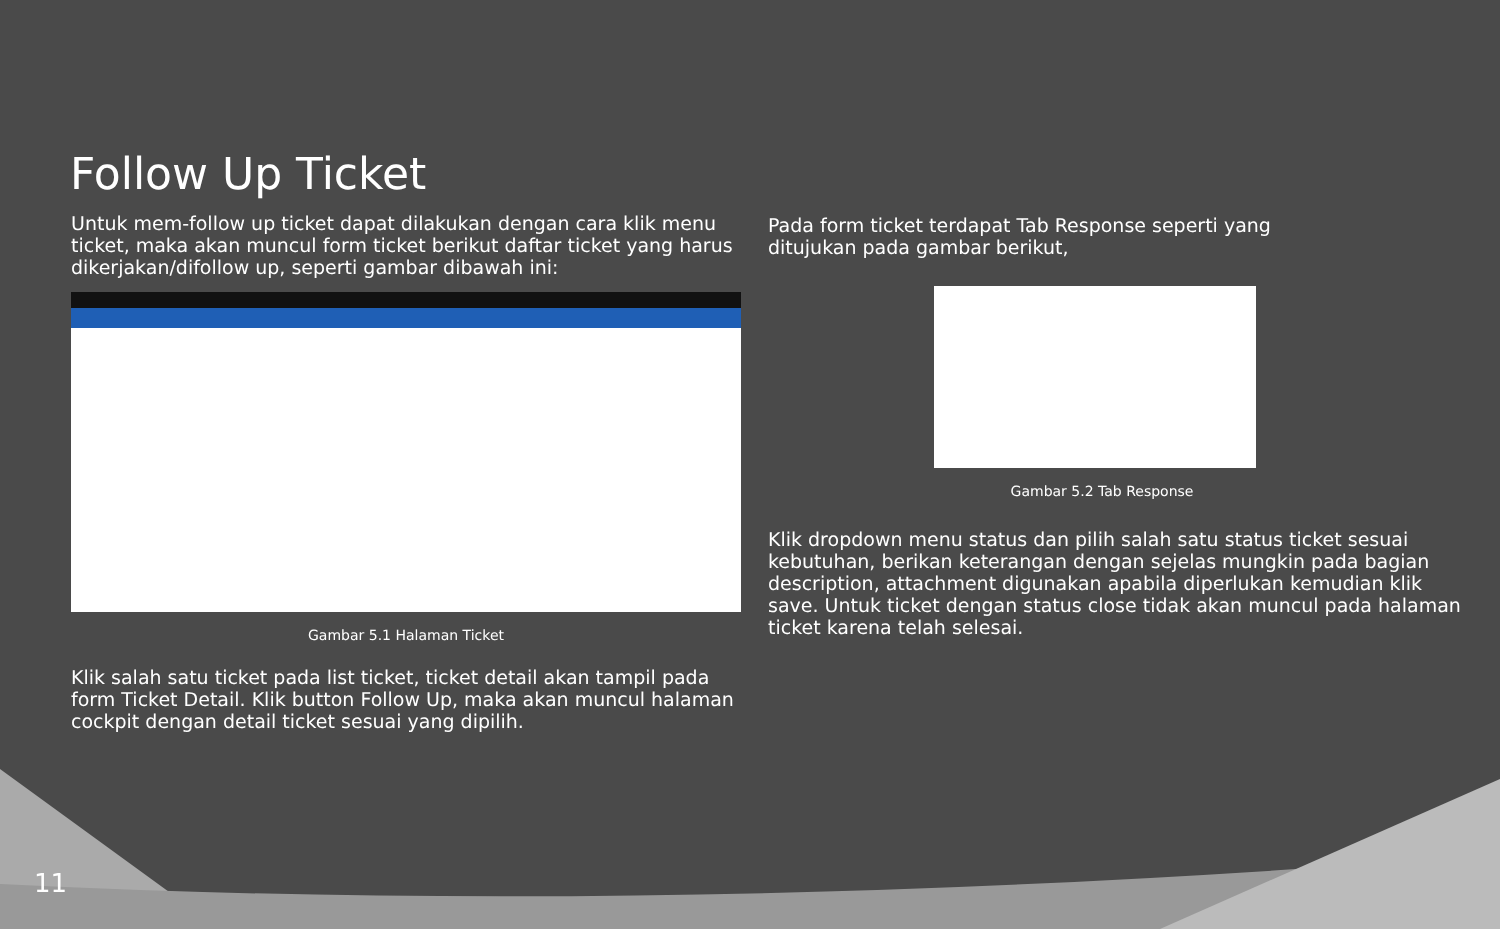Follow Up Ticket
Untuk mem-follow up ticket dapat dilakukan dengan cara klik menu ticket, maka akan muncul form ticket berikut daftar ticket yang harus dikerjakan/difollow up, seperti gambar dibawah ini:
Gambar 5.1 Halaman Ticket
Klik salah satu ticket pada list ticket, ticket detail akan tampil pada form Ticket Detail. Klik button Follow Up, maka akan muncul halaman cockpit dengan detail ticket sesuai yang dipilih.
Pada form ticket terdapat Tab Response seperti yang
ditujukan pada gambar berikut,
Gambar 5.2 Tab Response
Klik dropdown menu status dan pilih salah satu status ticket sesuai kebutuhan, berikan keterangan dengan sejelas mungkin pada bagian description, attachment digunakan apabila diperlukan kemudian klik save. Untuk ticket dengan status close tidak akan muncul pada halaman ticket karena telah selesai.
11